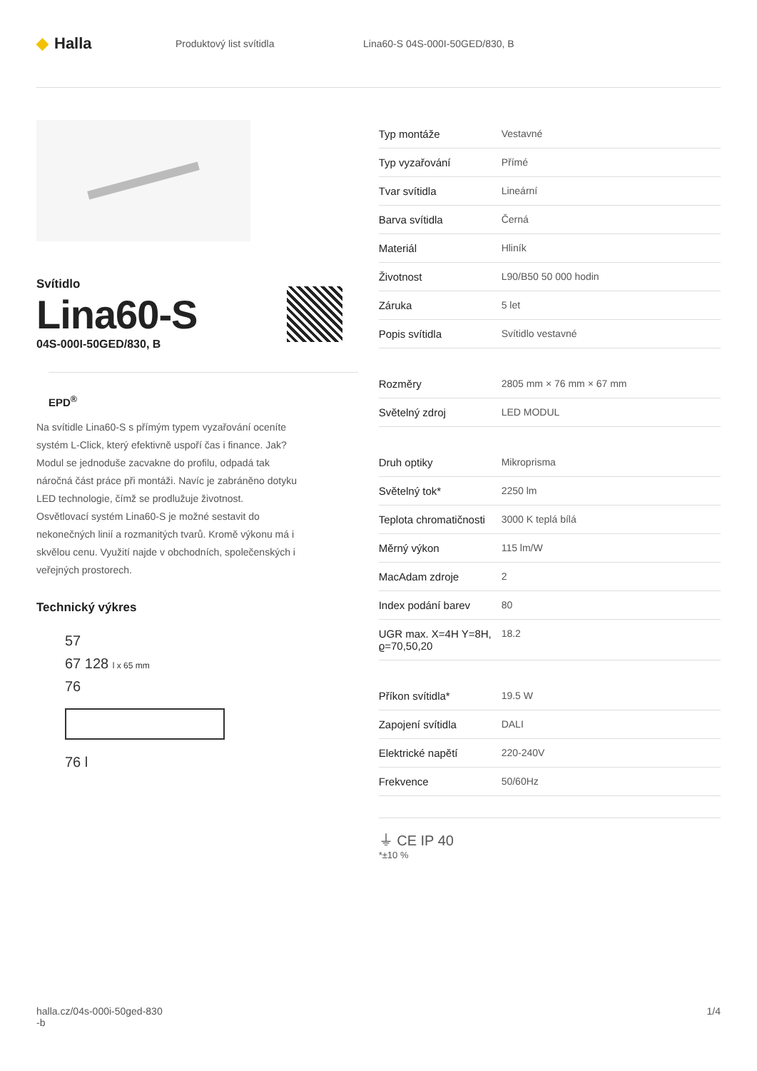◆ Halla
Produktový list svítidla Lina60-S 04S-000I-50GED/830, B
Svítidlo
Lina60-S
04S-000I-50GED/830, B
EPD<sup>®</sup>
Na svítidle Lina60-S s přímým typem vyzařování oceníte systém L-Click, který efektivně uspoří čas i finance. Jak? Modul se jednoduše zacvakne do profilu, odpadá tak náročná část práce při montáži. Navíc je zabráněno dotyku LED technologie, čímž se prodlužuje životnost. Osvětlovací systém Lina60-S je možné sestavit do nekonečných linií a rozmanitých tvarů. Kromě výkonu má i skvělou cenu. Využití najde v obchodních, společenských i veřejných prostorech.
Technický výkres
57
67 128 l x 65 mm
76
76 l
| Typ montáže | Vestavné |
| Typ vyzařování | Přímé |
| Tvar svítidla | Lineární |
| Barva svítidla | Černá |
| Materiál | Hliník |
| Životnost | L90/B50 50 000 hodin |
| Záruka | 5 let |
| Popis svítidla | Svítidlo vestavné |
| Rozměry | 2805 mm × 76 mm × 67 mm |
| Světelný zdroj | LED MODUL |
| Druh optiky | Mikroprisma |
| Světelný tok* | 2250 lm |
| Teplota chromatičnosti | 3000 K teplá bílá |
| Měrný výkon | 115 lm/W |
| MacAdam zdroje | 2 |
| Index podání barev | 80 |
| UGR max. X=4H Y=8H, ϱ=70,50,20 | 18.2 |
| Příkon svítidla* | 19.5 W |
| Zapojení svítidla | DALI |
| Elektrické napětí | 220-240V |
| Frekvence | 50/60Hz |
⏚ CE IP 40
*±10 %
halla.cz/04s-000i-50ged-830
-b
1/4